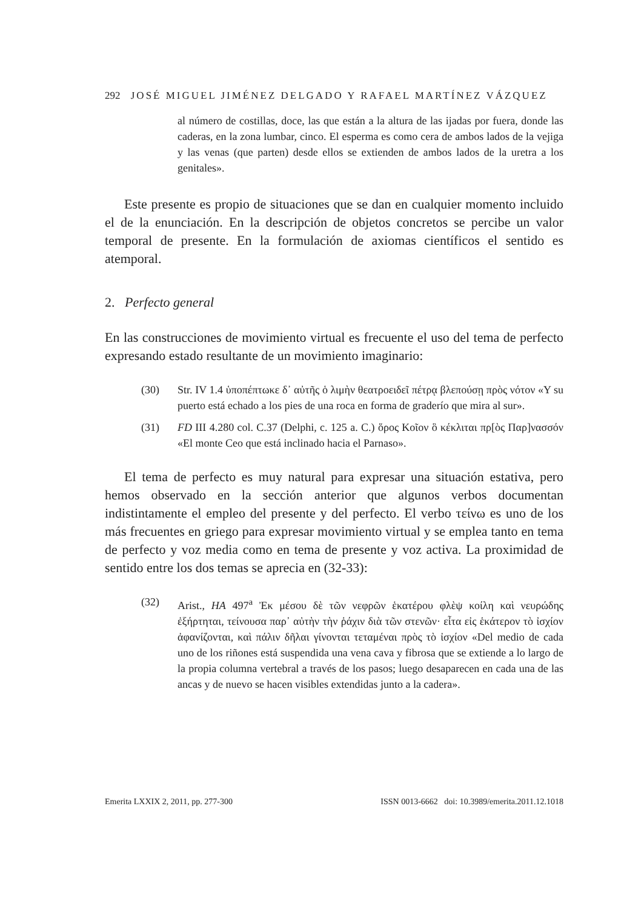292 JOSÉ MIGUEL JIMÉNEZ DELGADO Y RAFAEL MARTÍNEZ VÁZQUEZ
al número de costillas, doce, las que están a la altura de las ijadas por fuera, donde las caderas, en la zona lumbar, cinco. El esperma es como cera de ambos lados de la vejiga y las venas (que parten) desde ellos se extienden de ambos lados de la uretra a los genitales».
Este presente es propio de situaciones que se dan en cualquier momento incluido el de la enunciación. En la descripción de objetos concretos se percibe un valor temporal de presente. En la formulación de axiomas científicos el sentido es atemporal.
2. Perfecto general
En las construcciones de movimiento virtual es frecuente el uso del tema de perfecto expresando estado resultante de un movimiento imaginario:
(30) Str. IV 1.4 ὑποπέπτωκε δ᾽ αὐτῆς ὁ λιμὴν θεατροειδεῖ πέτρᾳ βλεπούσῃ πρὸς νότον «Y su puerto está echado a los pies de una roca en forma de graderío que mira al sur».
(31) FD III 4.280 col. C.37 (Delphi, c. 125 a. C.) ὅρος Κοῖον ὃ κέκλιται πρ[ὸς Παρ]νασσόν «El monte Ceo que está inclinado hacia el Parnaso».
El tema de perfecto es muy natural para expresar una situación estativa, pero hemos observado en la sección anterior que algunos verbos documentan indistintamente el empleo del presente y del perfecto. El verbo τείνω es uno de los más frecuentes en griego para expresar movimiento virtual y se emplea tanto en tema de perfecto y voz media como en tema de presente y voz activa. La proximidad de sentido entre los dos temas se aprecia en (32-33):
(32) Arist., HA 497<sup>a</sup> Ἐκ μέσου δὲ τῶν νεφρῶν ἑκατέρου φλὲψ κοίλη καὶ νευρώδης ἐξήρτηται, τείνουσα παρ᾽ αὐτὴν τὴν ῥάχιν διὰ τῶν στενῶν· εἶτα εἰς ἑκάτερον τὸ ἰσχίον ἀφανίζονται, καὶ πάλιν δῆλαι γίνονται τεταμέναι πρὸς τὸ ἰσχίον «Del medio de cada uno de los riñones está suspendida una vena cava y fibrosa que se extiende a lo largo de la propia columna vertebral a través de los pasos; luego desaparecen en cada una de las ancas y de nuevo se hacen visibles extendidas junto a la cadera».
Emerita LXXIX 2, 2011, pp. 277-300 ISSN 0013-6662 doi: 10.3989/emerita.2011.12.1018